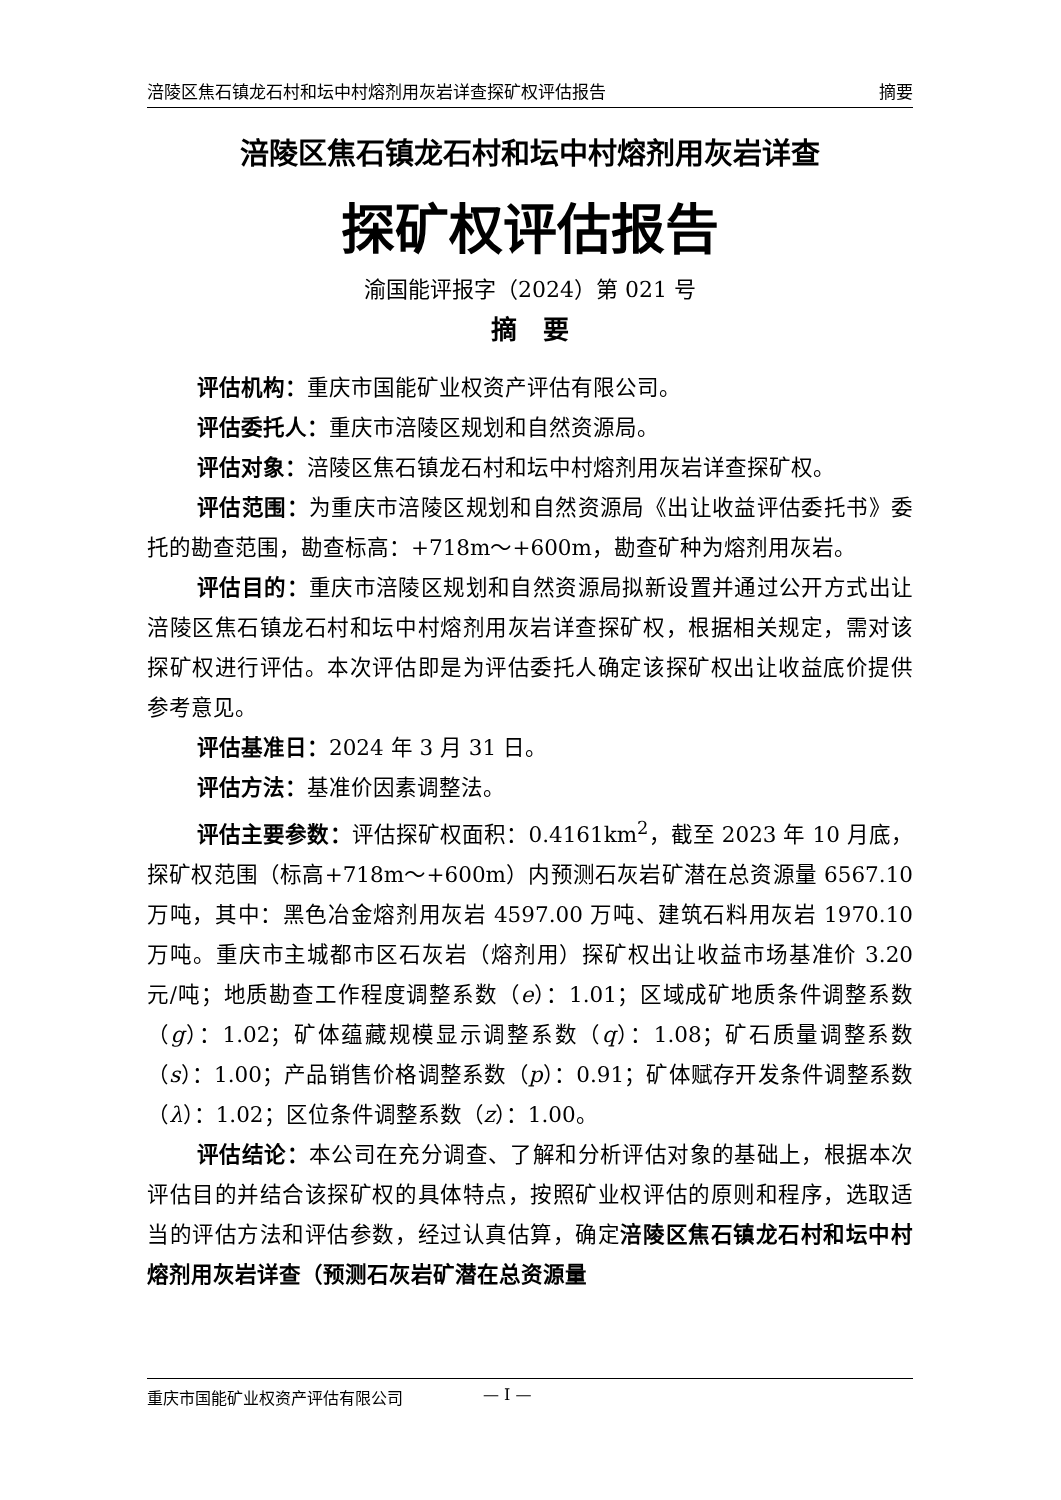涪陵区焦石镇龙石村和坛中村熔剂用灰岩详查探矿权评估报告 摘要
涪陵区焦石镇龙石村和坛中村熔剂用灰岩详查
探矿权评估报告
渝国能评报字（2024）第 021 号
摘　要
评估机构：重庆市国能矿业权资产评估有限公司。
评估委托人：重庆市涪陵区规划和自然资源局。
评估对象：涪陵区焦石镇龙石村和坛中村熔剂用灰岩详查探矿权。
评估范围：为重庆市涪陵区规划和自然资源局《出让收益评估委托书》委托的勘查范围，勘查标高：+718m～+600m，勘查矿种为熔剂用灰岩。
评估目的：重庆市涪陵区规划和自然资源局拟新设置并通过公开方式出让涪陵区焦石镇龙石村和坛中村熔剂用灰岩详查探矿权，根据相关规定，需对该探矿权进行评估。本次评估即是为评估委托人确定该探矿权出让收益底价提供参考意见。
评估基准日：2024 年 3 月 31 日。
评估方法：基准价因素调整法。
评估主要参数：评估探矿权面积：0.4161km<sup>2</sup>，截至 2023 年 10 月底，探矿权范围（标高+718m～+600m）内预测石灰岩矿潜在总资源量 6567.10 万吨，其中：黑色冶金熔剂用灰岩 4597.00 万吨、建筑石料用灰岩 1970.10 万吨。重庆市主城都市区石灰岩（熔剂用）探矿权出让收益市场基准价 3.20 元/吨；地质勘查工作程度调整系数（e）：1.01；区域成矿地质条件调整系数（g）：1.02；矿体蕴藏规模显示调整系数（q）：1.08；矿石质量调整系数（s）：1.00；产品销售价格调整系数（p）：0.91；矿体赋存开发条件调整系数（λ）：1.02；区位条件调整系数（z）：1.00。
评估结论：本公司在充分调查、了解和分析评估对象的基础上，根据本次评估目的并结合该探矿权的具体特点，按照矿业权评估的原则和程序，选取适当的评估方法和评估参数，经过认真估算，确定涪陵区焦石镇龙石村和坛中村熔剂用灰岩详查（预测石灰岩矿潜在总资源量
重庆市国能矿业权资产评估有限公司 — I —